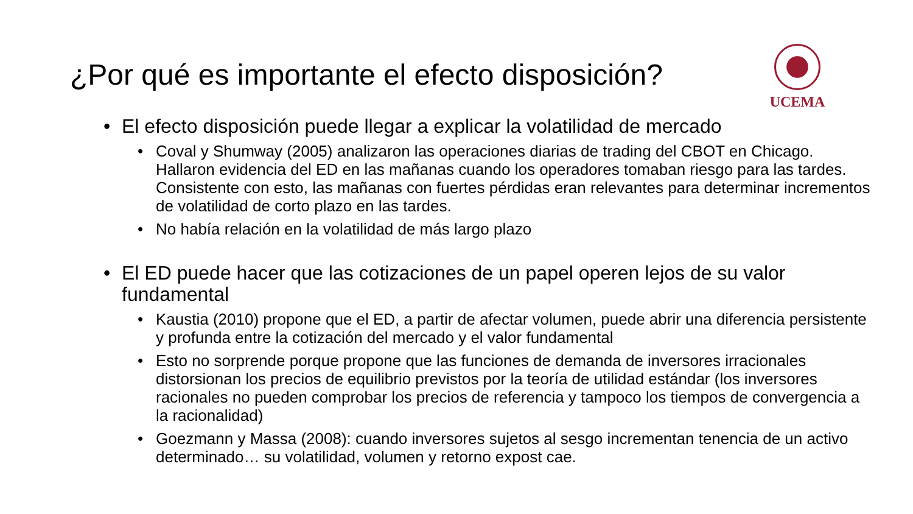¿Por qué es importante el efecto disposición?
UCEMA
• El efecto disposición puede llegar a explicar la volatilidad de mercado
• Coval y Shumway (2005) analizaron las operaciones diarias de trading del CBOT en Chicago. Hallaron evidencia del ED en las mañanas cuando los operadores tomaban riesgo para las tardes. Consistente con esto, las mañanas con fuertes pérdidas eran relevantes para determinar incrementos de volatilidad de corto plazo en las tardes.
• No había relación en la volatilidad de más largo plazo
• El ED puede hacer que las cotizaciones de un papel operen lejos de su valor fundamental
• Kaustia (2010) propone que el ED, a partir de afectar volumen, puede abrir una diferencia persistente y profunda entre la cotización del mercado y el valor fundamental
• Esto no sorprende porque propone que las funciones de demanda de inversores irracionales distorsionan los precios de equilibrio previstos por la teoría de utilidad estándar (los inversores racionales no pueden comprobar los precios de referencia y tampoco los tiempos de convergencia a la racionalidad)
• Goezmann y Massa (2008): cuando inversores sujetos al sesgo incrementan tenencia de un activo determinado… su volatilidad, volumen y retorno expost cae.